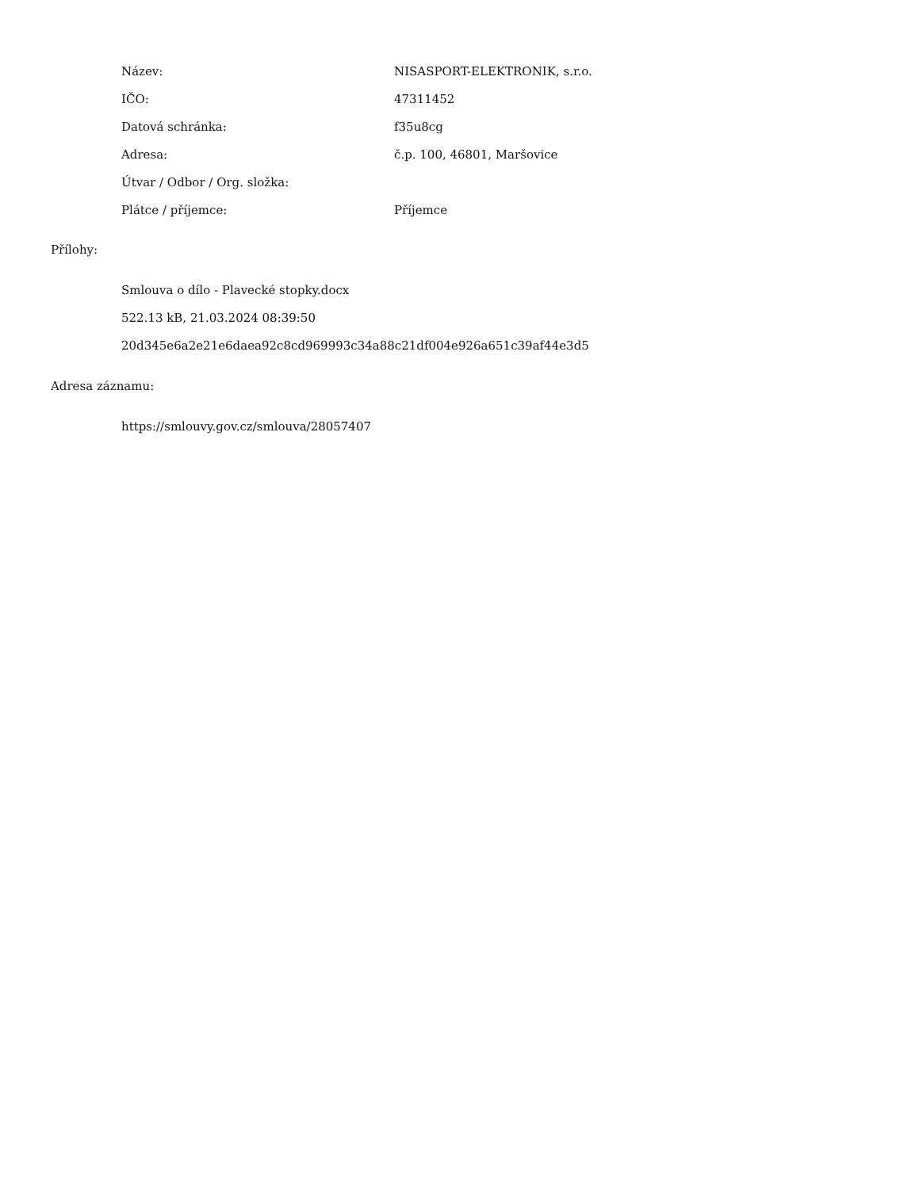| Název: | NISASPORT-ELEKTRONIK, s.r.o. |
| IČO: | 47311452 |
| Datová schránka: | f35u8cg |
| Adresa: | č.p. 100, 46801, Maršovice |
| Útvar / Odbor / Org. složka: | |
| Plátce / příjemce: | Příjemce |
Přílohy:
Smlouva o dílo - Plavecké stopky.docx
522.13 kB, 21.03.2024 08:39:50
20d345e6a2e21e6daea92c8cd969993c34a88c21df004e926a651c39af44e3d5
Adresa záznamu:
https://smlouvy.gov.cz/smlouva/28057407